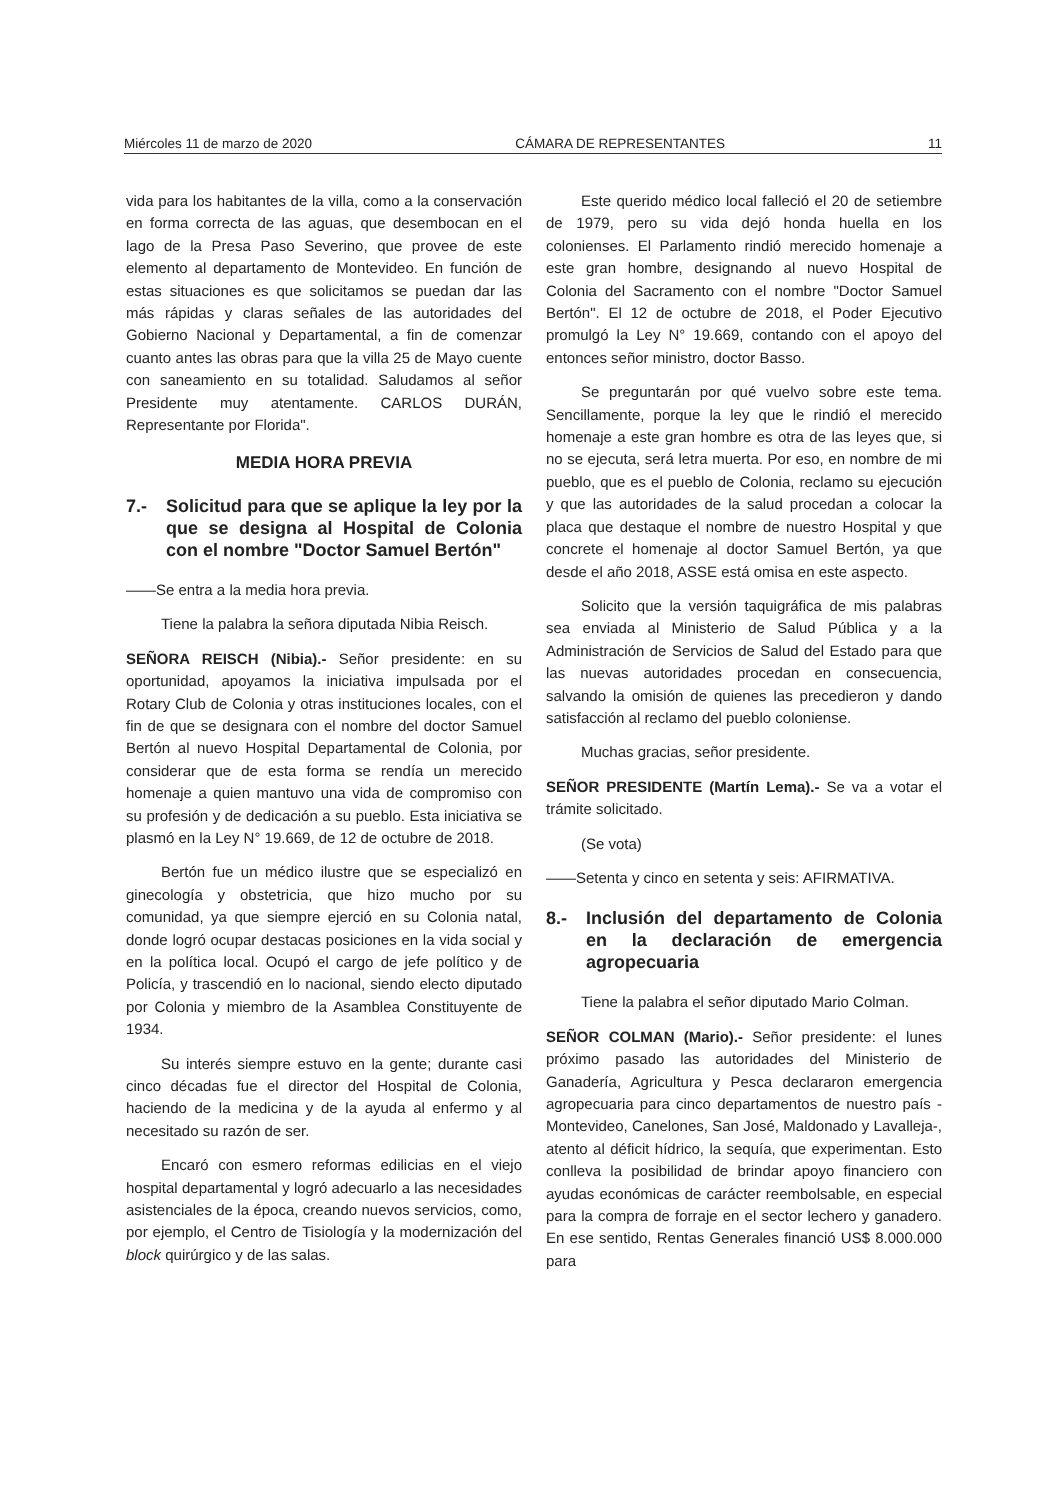Miércoles 11 de marzo de 2020 CÁMARA DE REPRESENTANTES 11
vida para los habitantes de la villa, como a la conservación en forma correcta de las aguas, que desembocan en el lago de la Presa Paso Severino, que provee de este elemento al departamento de Montevideo. En función de estas situaciones es que solicitamos se puedan dar las más rápidas y claras señales de las autoridades del Gobierno Nacional y Departamental, a fin de comenzar cuanto antes las obras para que la villa 25 de Mayo cuente con saneamiento en su totalidad. Saludamos al señor Presidente muy atentamente. CARLOS DURÁN, Representante por Florida".
MEDIA HORA PREVIA
7.- Solicitud para que se aplique la ley por la que se designa al Hospital de Colonia con el nombre "Doctor Samuel Bertón"
——Se entra a la media hora previa.
Tiene la palabra la señora diputada Nibia Reisch.
SEÑORA REISCH (Nibia).- Señor presidente: en su oportunidad, apoyamos la iniciativa impulsada por el Rotary Club de Colonia y otras instituciones locales, con el fin de que se designara con el nombre del doctor Samuel Bertón al nuevo Hospital Departamental de Colonia, por considerar que de esta forma se rendía un merecido homenaje a quien mantuvo una vida de compromiso con su profesión y de dedicación a su pueblo. Esta iniciativa se plasmó en la Ley N° 19.669, de 12 de octubre de 2018.
Bertón fue un médico ilustre que se especializó en ginecología y obstetricia, que hizo mucho por su comunidad, ya que siempre ejerció en su Colonia natal, donde logró ocupar destacas posiciones en la vida social y en la política local. Ocupó el cargo de jefe político y de Policía, y trascendió en lo nacional, siendo electo diputado por Colonia y miembro de la Asamblea Constituyente de 1934.
Su interés siempre estuvo en la gente; durante casi cinco décadas fue el director del Hospital de Colonia, haciendo de la medicina y de la ayuda al enfermo y al necesitado su razón de ser.
Encaró con esmero reformas edilicias en el viejo hospital departamental y logró adecuarlo a las necesidades asistenciales de la época, creando nuevos servicios, como, por ejemplo, el Centro de Tisiología y la modernización del block quirúrgico y de las salas.
Este querido médico local falleció el 20 de setiembre de 1979, pero su vida dejó honda huella en los colonienses. El Parlamento rindió merecido homenaje a este gran hombre, designando al nuevo Hospital de Colonia del Sacramento con el nombre "Doctor Samuel Bertón". El 12 de octubre de 2018, el Poder Ejecutivo promulgó la Ley N° 19.669, contando con el apoyo del entonces señor ministro, doctor Basso.
Se preguntarán por qué vuelvo sobre este tema. Sencillamente, porque la ley que le rindió el merecido homenaje a este gran hombre es otra de las leyes que, si no se ejecuta, será letra muerta. Por eso, en nombre de mi pueblo, que es el pueblo de Colonia, reclamo su ejecución y que las autoridades de la salud procedan a colocar la placa que destaque el nombre de nuestro Hospital y que concrete el homenaje al doctor Samuel Bertón, ya que desde el año 2018, ASSE está omisa en este aspecto.
Solicito que la versión taquigráfica de mis palabras sea enviada al Ministerio de Salud Pública y a la Administración de Servicios de Salud del Estado para que las nuevas autoridades procedan en consecuencia, salvando la omisión de quienes las precedieron y dando satisfacción al reclamo del pueblo coloniense.
Muchas gracias, señor presidente.
SEÑOR PRESIDENTE (Martín Lema).- Se va a votar el trámite solicitado.
(Se vota)
——Setenta y cinco en setenta y seis: AFIRMATIVA.
8.- Inclusión del departamento de Colonia en la declaración de emergencia agropecuaria
Tiene la palabra el señor diputado Mario Colman.
SEÑOR COLMAN (Mario).- Señor presidente: el lunes próximo pasado las autoridades del Ministerio de Ganadería, Agricultura y Pesca declararon emergencia agropecuaria para cinco departamentos de nuestro país -Montevideo, Canelones, San José, Maldonado y Lavalleja-, atento al déficit hídrico, la sequía, que experimentan. Esto conlleva la posibilidad de brindar apoyo financiero con ayudas económicas de carácter reembolsable, en especial para la compra de forraje en el sector lechero y ganadero. En ese sentido, Rentas Generales financió US$ 8.000.000 para